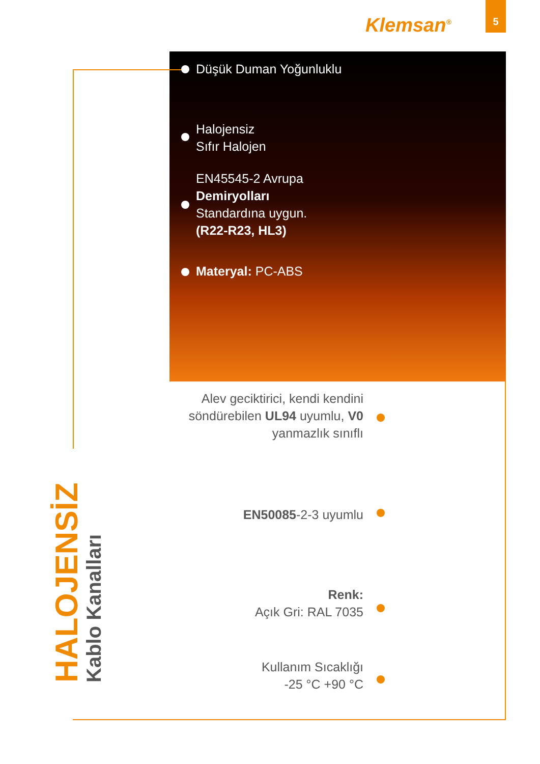Klemsan<sup>®</sup>
5
Düşük Duman Yoğunluklu
Halojensiz
Sıfır Halojen
EN45545-2 Avrupa
Demiryolları
Standardına uygun.
(R22-R23, HL3)
Materyal: PC-ABS
Alev geciktirici, kendi kendini söndürebilen UL94 uyumlu, V0 yanmazlık sınıflı
EN50085-2-3 uyumlu
Renk:
Açık Gri: RAL 7035
Kullanım Sıcaklığı
-25 °C +90 °C
HALOJENSİZ
Kablo Kanalları